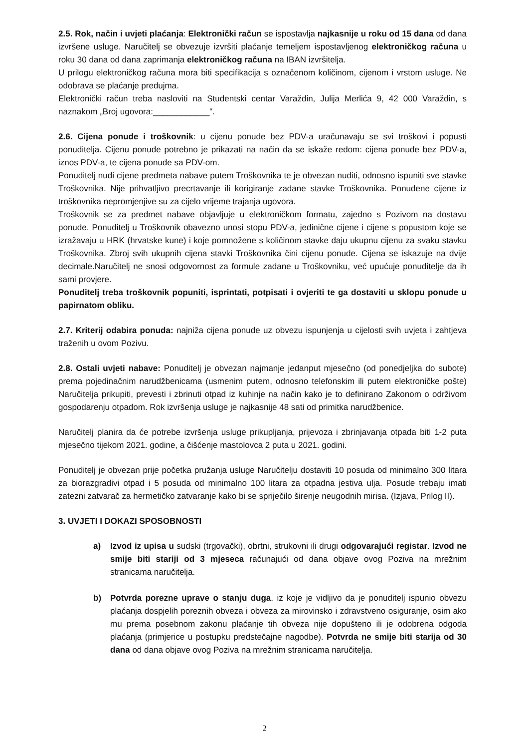2.5. Rok, način i uvjeti plaćanja: Elektronički račun se ispostavlja najkasnije u roku od 15 dana od dana izvršene usluge. Naručitelj se obvezuje izvršiti plaćanje temeljem ispostavljenog elektroničkog računa u roku 30 dana od dana zaprimanja elektroničkog računa na IBAN izvršitelja.
U prilogu elektroničkog računa mora biti specifikacija s označenom količinom, cijenom i vrstom usluge. Ne odobrava se plaćanje predujma.
Elektronički račun treba nasloviti na Studentski centar Varaždin, Julija Merlića 9, 42 000 Varaždin, s naznakom „Broj ugovora:____________“.
2.6. Cijena ponude i troškovnik: u cijenu ponude bez PDV-a uračunavaju se svi troškovi i popusti ponuditelja. Cijenu ponude potrebno je prikazati na način da se iskaže redom: cijena ponude bez PDV-a, iznos PDV-a, te cijena ponude sa PDV-om.
Ponuditelj nudi cijene predmeta nabave putem Troškovnika te je obvezan nuditi, odnosno ispuniti sve stavke Troškovnika. Nije prihvatljivo precrtavanje ili korigiranje zadane stavke Troškovnika. Ponuđene cijene iz troškovnika nepromjenjive su za cijelo vrijeme trajanja ugovora.
Troškovnik se za predmet nabave objavljuje u elektroničkom formatu, zajedno s Pozivom na dostavu ponude. Ponuditelj u Troškovnik obavezno unosi stopu PDV-a, jedinične cijene i cijene s popustom koje se izražavaju u HRK (hrvatske kune) i koje pomnožene s količinom stavke daju ukupnu cijenu za svaku stavku Troškovnika. Zbroj svih ukupnih cijena stavki Troškovnika čini cijenu ponude. Cijena se iskazuje na dvije decimale.Naručitelj ne snosi odgovornost za formule zadane u Troškovniku, već upućuje ponuditelje da ih sami provjere.
Ponuditelj treba troškovnik popuniti, isprintati, potpisati i ovjeriti te ga dostaviti u sklopu ponude u papirnatom obliku.
2.7. Kriterij odabira ponuda: najniža cijena ponude uz obvezu ispunjenja u cijelosti svih uvjeta i zahtjeva traženih u ovom Pozivu.
2.8. Ostali uvjeti nabave: Ponuditelj je obvezan najmanje jedanput mjesečno (od ponedjeljka do subote) prema pojedinačnim narudžbenicama (usmenim putem, odnosno telefonskim ili putem elektroničke pošte) Naručitelja prikupiti, prevesti i zbrinuti otpad iz kuhinje na način kako je to definirano Zakonom o održivom gospodarenju otpadom. Rok izvršenja usluge je najkasnije 48 sati od primitka narudžbenice.
Naručitelj planira da će potrebe izvršenja usluge prikupljanja, prijevoza i zbrinjavanja otpada biti 1-2 puta mjesečno tijekom 2021. godine, a čišćenje mastolovca 2 puta u 2021. godini.
Ponuditelj je obvezan prije početka pružanja usluge Naručitelju dostaviti 10 posuda od minimalno 300 litara za biorazgradivi otpad i 5 posuda od minimalno 100 litara za otpadna jestiva ulja. Posude trebaju imati zatezni zatvarač za hermetičko zatvaranje kako bi se spriječilo širenje neugodnih mirisa. (Izjava, Prilog II).
3. UVJETI I DOKAZI SPOSOBNOSTI
a) Izvod iz upisa u sudski (trgovački), obrtni, strukovni ili drugi odgovarajući registar. Izvod ne smije biti stariji od 3 mjeseca računajući od dana objave ovog Poziva na mrežnim stranicama naručitelja.
b) Potvrda porezne uprave o stanju duga, iz koje je vidljivo da je ponuditelj ispunio obvezu plaćanja dospjelih poreznih obveza i obveza za mirovinsko i zdravstveno osiguranje, osim ako mu prema posebnom zakonu plaćanje tih obveza nije dopušteno ili je odobrena odgoda plaćanja (primjerice u postupku predstečajne nagodbe). Potvrda ne smije biti starija od 30 dana od dana objave ovog Poziva na mrežnim stranicama naručitelja.
2